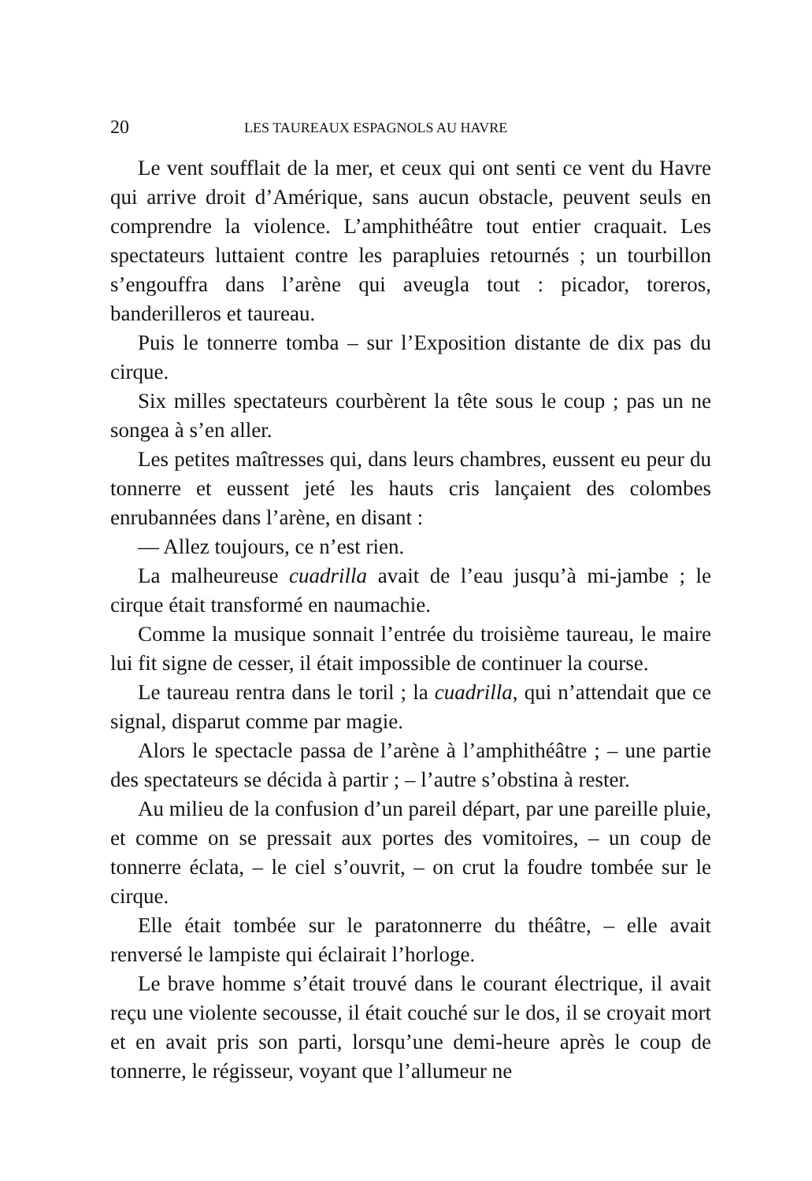20 LES TAUREAUX ESPAGNOLS AU HAVRE
Le vent soufflait de la mer, et ceux qui ont senti ce vent du Havre qui arrive droit d’Amérique, sans aucun obstacle, peuvent seuls en comprendre la violence. L’amphithéâtre tout entier craquait. Les spectateurs luttaient contre les parapluies retournés ; un tourbillon s’engouffra dans l’arène qui aveugla tout : picador, toreros, banderilleros et taureau.
Puis le tonnerre tomba – sur l’Exposition distante de dix pas du cirque.
Six milles spectateurs courbèrent la tête sous le coup ; pas un ne songea à s’en aller.
Les petites maîtresses qui, dans leurs chambres, eussent eu peur du tonnerre et eussent jeté les hauts cris lançaient des colombes enrubannées dans l’arène, en disant :
— Allez toujours, ce n’est rien.
La malheureuse cuadrilla avait de l’eau jusqu’à mi-jambe ; le cirque était transformé en naumachie.
Comme la musique sonnait l’entrée du troisième taureau, le maire lui fit signe de cesser, il était impossible de continuer la course.
Le taureau rentra dans le toril ; la cuadrilla, qui n’attendait que ce signal, disparut comme par magie.
Alors le spectacle passa de l’arène à l’amphithéâtre ; – une partie des spectateurs se décida à partir ; – l’autre s’obstina à rester.
Au milieu de la confusion d’un pareil départ, par une pareille pluie, et comme on se pressait aux portes des vomitoires, – un coup de tonnerre éclata, – le ciel s’ouvrit, – on crut la foudre tombée sur le cirque.
Elle était tombée sur le paratonnerre du théâtre, – elle avait renversé le lampiste qui éclairait l’horloge.
Le brave homme s’était trouvé dans le courant électrique, il avait reçu une violente secousse, il était couché sur le dos, il se croyait mort et en avait pris son parti, lorsqu’une demi-heure après le coup de tonnerre, le régisseur, voyant que l’allumeur ne